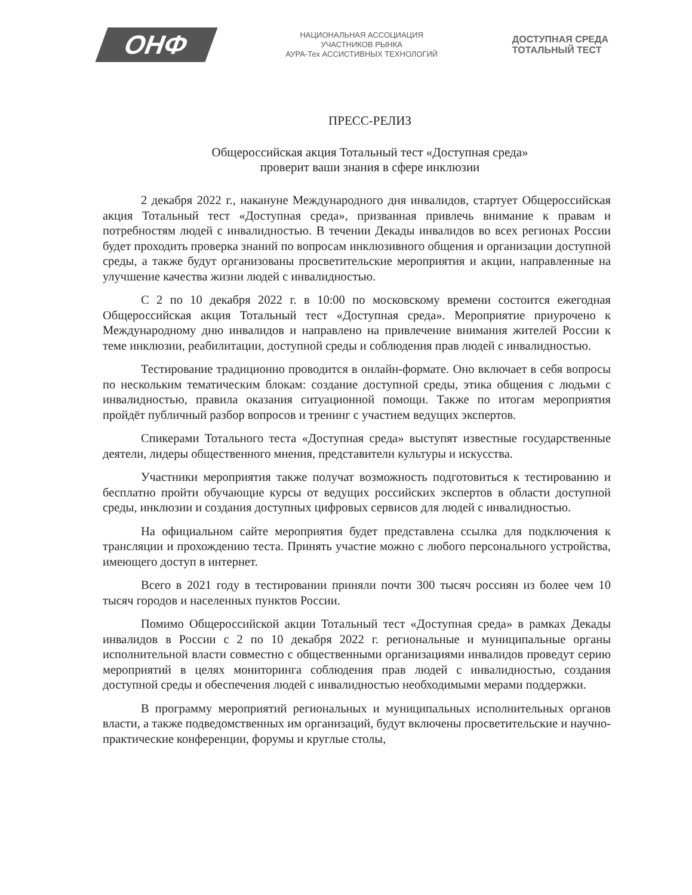ОНФ
НАЦИОНАЛЬНАЯ АССОЦИАЦИЯ
УЧАСТНИКОВ РЫНКА
АУРА-Тех АССИСТИВНЫХ ТЕХНОЛОГИЙ
ДОСТУПНАЯ СРЕДА
ТОТАЛЬНЫЙ ТЕСТ
ПРЕСС-РЕЛИЗ
Общероссийская акция Тотальный тест «Доступная среда»
проверит ваши знания в сфере инклюзии
2 декабря 2022 г., накануне Международного дня инвалидов, стартует Общероссийская акция Тотальный тест «Доступная среда», призванная привлечь внимание к правам и потребностям людей с инвалидностью. В течении Декады инвалидов во всех регионах России будет проходить проверка знаний по вопросам инклюзивного общения и организации доступной среды, а также будут организованы просветительские мероприятия и акции, направленные на улучшение качества жизни людей с инвалидностью.
С 2 по 10 декабря 2022 г. в 10:00 по московскому времени состоится ежегодная Общероссийская акция Тотальный тест «Доступная среда». Мероприятие приурочено к Международному дню инвалидов и направлено на привлечение внимания жителей России к теме инклюзии, реабилитации, доступной среды и соблюдения прав людей с инвалидностью.
Тестирование традиционно проводится в онлайн-формате. Оно включает в себя вопросы по нескольким тематическим блокам: создание доступной среды, этика общения с людьми с инвалидностью, правила оказания ситуационной помощи. Также по итогам мероприятия пройдёт публичный разбор вопросов и тренинг с участием ведущих экспертов.
Спикерами Тотального теста «Доступная среда» выступят известные государственные деятели, лидеры общественного мнения, представители культуры и искусства.
Участники мероприятия также получат возможность подготовиться к тестированию и бесплатно пройти обучающие курсы от ведущих российских экспертов в области доступной среды, инклюзии и создания доступных цифровых сервисов для людей с инвалидностью.
На официальном сайте мероприятия будет представлена ссылка для подключения к трансляции и прохождению теста. Принять участие можно с любого персонального устройства, имеющего доступ в интернет.
Всего в 2021 году в тестировании приняли почти 300 тысяч россиян из более чем 10 тысяч городов и населенных пунктов России.
Помимо Общероссийской акции Тотальный тест «Доступная среда» в рамках Декады инвалидов в России с 2 по 10 декабря 2022 г. региональные и муниципальные органы исполнительной власти совместно с общественными организациями инвалидов проведут серию мероприятий в целях мониторинга соблюдения прав людей с инвалидностью, создания доступной среды и обеспечения людей с инвалидностью необходимыми мерами поддержки.
В программу мероприятий региональных и муниципальных исполнительных органов власти, а также подведомственных им организаций, будут включены просветительские и научно-практические конференции, форумы и круглые столы,